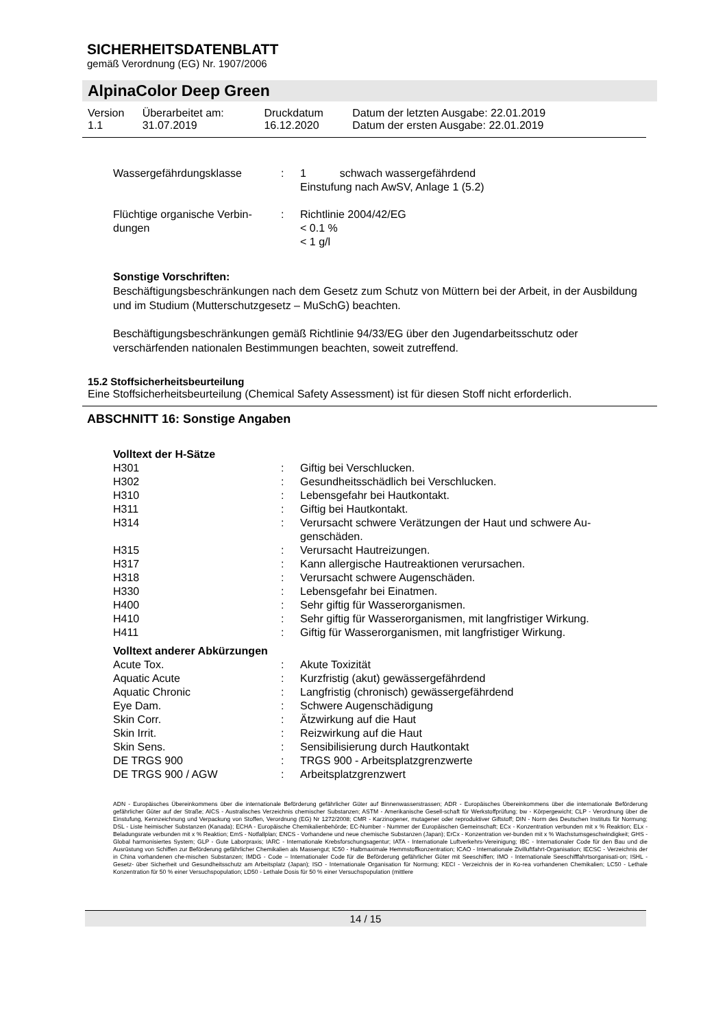SICHERHEITSDATENBLATT
gemäß Verordnung (EG) Nr. 1907/2006
AlpinaColor Deep Green
| Version 1.1 | Überarbeitet am: 31.07.2019 | Druckdatum 16.12.2020 | Datum der letzten Ausgabe: 22.01.2019 Datum der ersten Ausgabe: 22.01.2019 |
| Wassergefährdungsklasse | : | 1 schwach wassergefährdend Einstufung nach AwSV, Anlage 1 (5.2) |
| Flüchtige organische Verbin-dungen | : | Richtlinie 2004/42/EG < 0.1 % < 1 g/l |
Sonstige Vorschriften:
Beschäftigungsbeschränkungen nach dem Gesetz zum Schutz von Müttern bei der Arbeit, in der Ausbildung und im Studium (Mutterschutzgesetz – MuSchG) beachten.
Beschäftigungsbeschränkungen gemäß Richtlinie 94/33/EG über den Jugendarbeitsschutz oder verschärfenden nationalen Bestimmungen beachten, soweit zutreffend.
15.2 Stoffsicherheitsbeurteilung
Eine Stoffsicherheitsbeurteilung (Chemical Safety Assessment) ist für diesen Stoff nicht erforderlich.
ABSCHNITT 16: Sonstige Angaben
Volltext der H-Sätze
| H301 | : | Giftig bei Verschlucken. |
| H302 | : | Gesundheitsschädlich bei Verschlucken. |
| H310 | : | Lebensgefahr bei Hautkontakt. |
| H311 | : | Giftig bei Hautkontakt. |
| H314 | : | Verursacht schwere Verätzungen der Haut und schwere Au-genschäden. |
| H315 | : | Verursacht Hautreizungen. |
| H317 | : | Kann allergische Hautreaktionen verursachen. |
| H318 | : | Verursacht schwere Augenschäden. |
| H330 | : | Lebensgefahr bei Einatmen. |
| H400 | : | Sehr giftig für Wasserorganismen. |
| H410 | : | Sehr giftig für Wasserorganismen, mit langfristiger Wirkung. |
| H411 | : | Giftig für Wasserorganismen, mit langfristiger Wirkung. |
Volltext anderer Abkürzungen
| Acute Tox. | : | Akute Toxizität |
| Aquatic Acute | : | Kurzfristig (akut) gewässergefährdend |
| Aquatic Chronic | : | Langfristig (chronisch) gewässergefährdend |
| Eye Dam. | : | Schwere Augenschädigung |
| Skin Corr. | : | Ätzwirkung auf die Haut |
| Skin Irrit. | : | Reizwirkung auf die Haut |
| Skin Sens. | : | Sensibilisierung durch Hautkontakt |
| DE TRGS 900 | : | TRGS 900 - Arbeitsplatzgrenzwerte |
| DE TRGS 900 / AGW | : | Arbeitsplatzgrenzwert |
ADN - Europäisches Übereinkommens über die internationale Beförderung gefährlicher Güter auf Binnenwasserstrassen; ADR - Europäisches Übereinkommens über die internationale Beförderung gefährlicher Güter auf der Straße; AICS - Australisches Verzeichnis chemischer Substanzen; ASTM - Amerikanische Gesell-schaft für Werkstoffprüfung; bw - Körpergewicht; CLP - Verordnung über die Einstufung, Kennzeichnung und Verpackung von Stoffen, Verordnung (EG) Nr 1272/2008; CMR - Karzinogener, mutagener oder reproduktiver Giftstoff; DIN - Norm des Deutschen Instituts für Normung; DSL - Liste heimischer Substanzen (Kanada); ECHA - Europäische Chemikalienbehörde; EC-Number - Nummer der Europäischen Gemeinschaft; ECx - Konzentration verbunden mit x % Reaktion; ELx - Beladungsrate verbunden mit x % Reaktion; EmS - Notfallplan; ENCS - Vorhandene und neue chemische Substanzen (Japan); ErCx - Konzentration ver-bunden mit x % Wachstumsgeschwindigkeit; GHS - Global harmonisiertes System; GLP - Gute Laborpraxis; IARC - Internationale Krebsforschungsagentur; IATA - Internationale Luftverkehrs-Vereinigung; IBC - Internationaler Code für den Bau und die Ausrüstung von Schiffen zur Beförderung gefährlicher Chemikalien als Massengut; IC50 - Halbmaximale Hemmstoffkonzentration; ICAO - Internationale Zivilluftfahrt-Organisation; IECSC - Verzeichnis der in China vorhandenen che-mischen Substanzen; IMDG - Code – Internationaler Code für die Beförderung gefährlicher Güter mit Seeschiffen; IMO - Internationale Seeschifffahrtsorganisati-on; ISHL - Gesetz- über Sicherheit und Gesundheitsschutz am Arbeitsplatz (Japan); ISO - Internationale Organisation für Normung; KECI - Verzeichnis der in Ko-rea vorhandenen Chemikalien; LC50 - Lethale Konzentration für 50 % einer Versuchspopulation; LD50 - Lethale Dosis für 50 % einer Versuchspopulation (mittlere
14 / 15